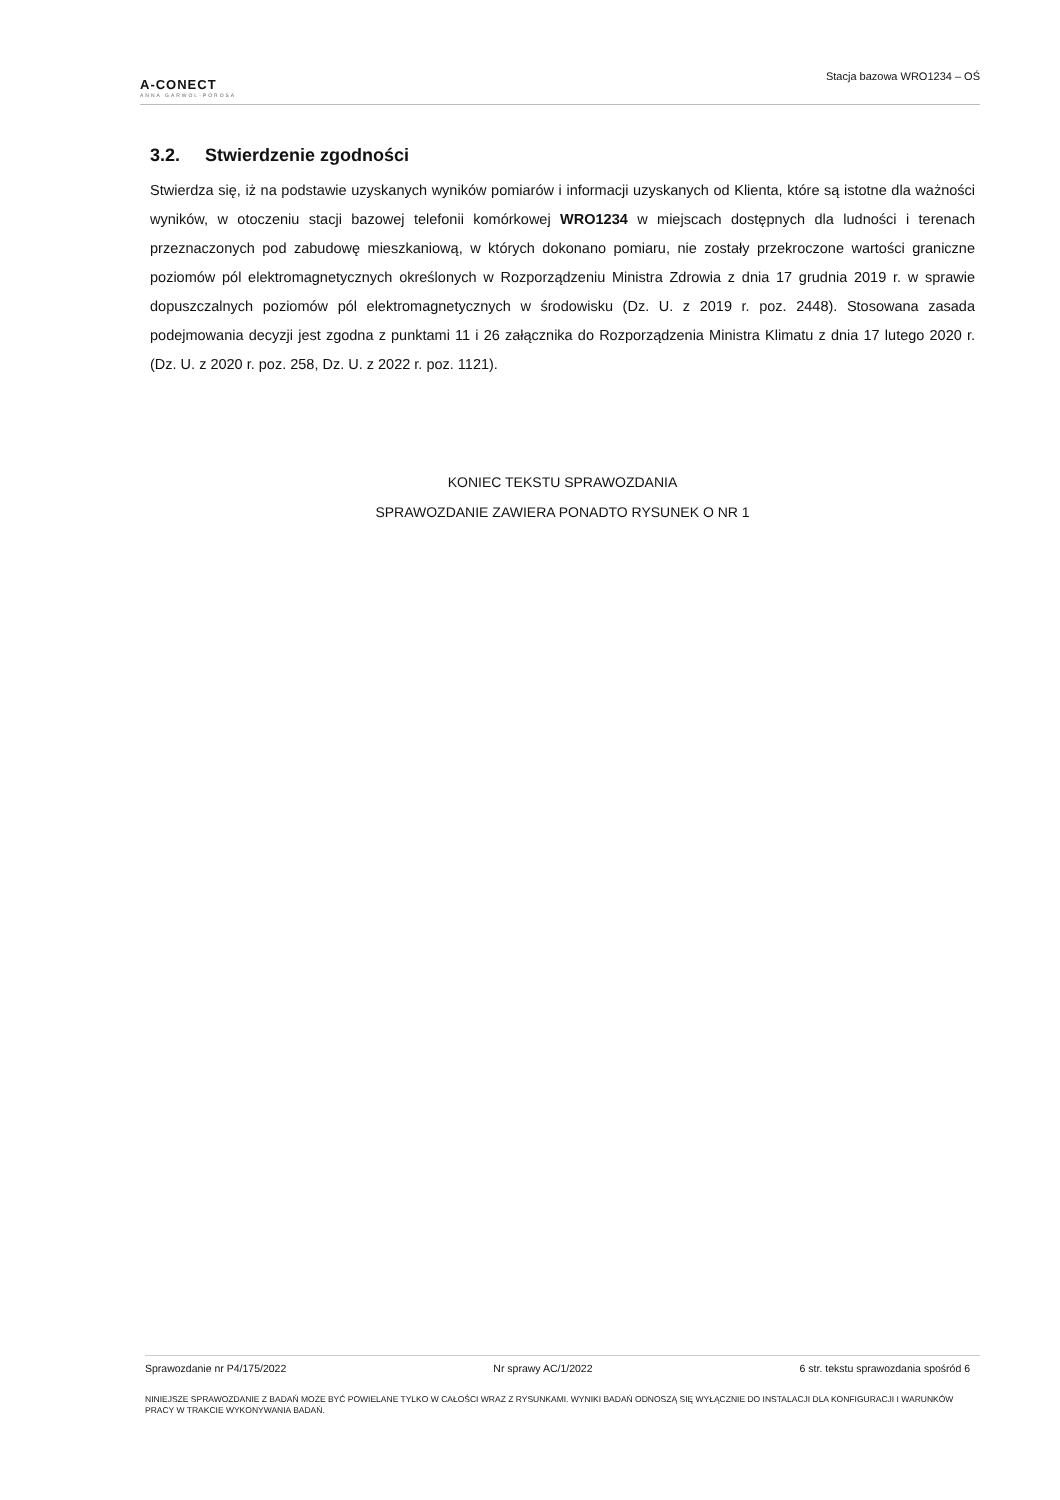A-CONECT
ANNA GARWOL-POROSA
Stacja bazowa WRO1234 – OŚ
3.2. Stwierdzenie zgodności
Stwierdza się, iż na podstawie uzyskanych wyników pomiarów i informacji uzyskanych od Klienta, które są istotne dla ważności wyników, w otoczeniu stacji bazowej telefonii komórkowej WRO1234 w miejscach dostępnych dla ludności i terenach przeznaczonych pod zabudowę mieszkaniową, w których dokonano pomiaru, nie zostały przekroczone wartości graniczne poziomów pól elektromagnetycznych określonych w Rozporządzeniu Ministra Zdrowia z dnia 17 grudnia 2019 r. w sprawie dopuszczalnych poziomów pól elektromagnetycznych w środowisku (Dz. U. z 2019 r. poz. 2448). Stosowana zasada podejmowania decyzji jest zgodna z punktami 11 i 26 załącznika do Rozporządzenia Ministra Klimatu z dnia 17 lutego 2020 r. (Dz. U. z 2020 r. poz. 258, Dz. U. z 2022 r. poz. 1121).
KONIEC TEKSTU SPRAWOZDANIA
SPRAWOZDANIE ZAWIERA PONADTO RYSUNEK O NR 1
Sprawozdanie nr P4/175/2022 Nr sprawy AC/1/2022 6 str. tekstu sprawozdania spośród 6
NINIEJSZE SPRAWOZDANIE Z BADAŃ MOŻE BYĆ POWIELANE TYLKO W CAŁOŚCI WRAZ Z RYSUNKAMI. WYNIKI BADAŃ ODNOSZĄ SIĘ WYŁĄCZNIE DO INSTALACJI DLA KONFIGURACJI I WARUNKÓW PRACY W TRAKCIE WYKONYWANIA BADAŃ.